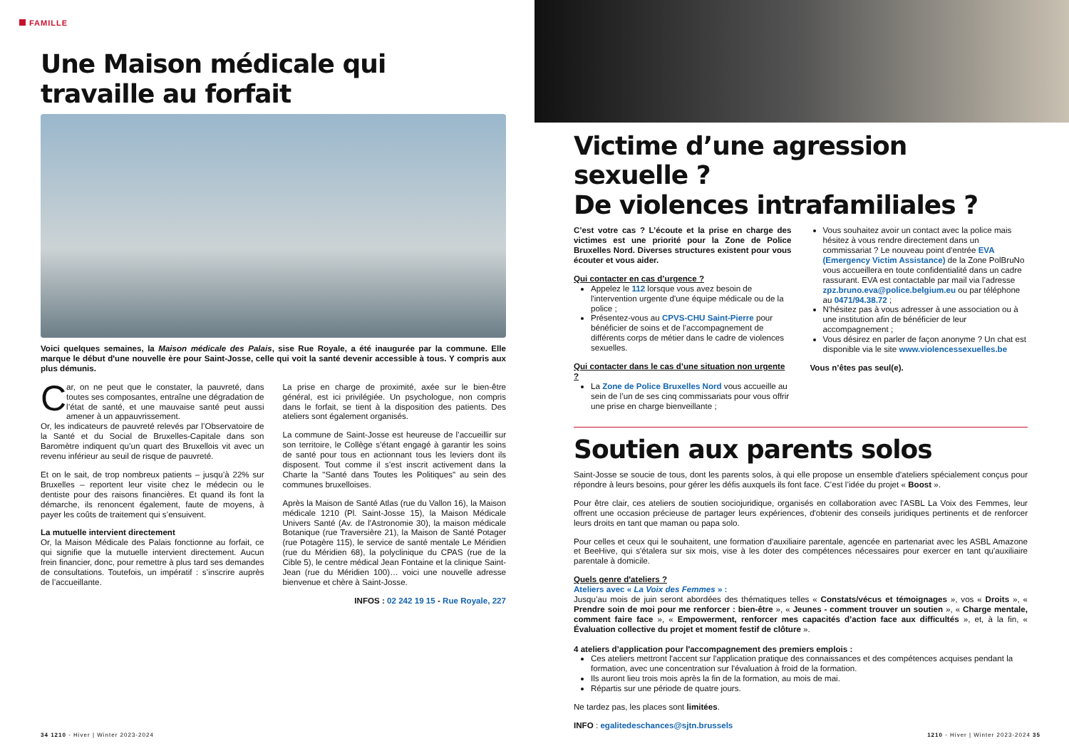FAMILLE
Une Maison médicale qui
travaille au forfait
Voici quelques semaines, la Maison médicale des Palais, sise Rue Royale, a été inaugurée par la commune. Elle marque le début d'une nouvelle ère pour Saint-Josse, celle qui voit la santé devenir accessible à tous. Y compris aux plus démunis.
Car, on ne peut que le constater, la pauvreté, dans toutes ses composantes, entraîne une dégradation de l’état de santé, et une mauvaise santé peut aussi amener à un appauvrissement.
Or, les indicateurs de pauvreté relevés par l’Observatoire de la Santé et du Social de Bruxelles-Capitale dans son Baromètre indiquent qu’un quart des Bruxellois vit avec un revenu inférieur au seuil de risque de pauvreté.
Et on le sait, de trop nombreux patients – jusqu’à 22% sur Bruxelles – reportent leur visite chez le médecin ou le dentiste pour des raisons financières. Et quand ils font la démarche, ils renoncent également, faute de moyens, à payer les coûts de traitement qui s’ensuivent.
La mutuelle intervient directement
Or, la Maison Médicale des Palais fonctionne au forfait, ce qui signifie que la mutuelle intervient directement. Aucun frein financier, donc, pour remettre à plus tard ses demandes de consultations. Toutefois, un impératif : s’inscrire auprès de l’accueillante.
La prise en charge de proximité, axée sur le bien-être général, est ici privilégiée. Un psychologue, non compris dans le forfait, se tient à la disposition des patients. Des ateliers sont également organisés.
La commune de Saint-Josse est heureuse de l’accueillir sur son territoire, le Collège s’étant engagé à garantir les soins de santé pour tous en actionnant tous les leviers dont ils disposent. Tout comme il s’est inscrit activement dans la Charte la "Santé dans Toutes les Politiques" au sein des communes bruxelloises.
Après la Maison de Santé Atlas (rue du Vallon 16), la Maison médicale 1210 (Pl. Saint-Josse 15), la Maison Médicale Univers Santé (Av. de l'Astronomie 30), la maison médicale Botanique (rue Traversière 21), la Maison de Santé Potager (rue Potagère 115), le service de santé mentale Le Méridien (rue du Méridien 68), la polyclinique du CPAS (rue de la Cible 5), le centre médical Jean Fontaine et la clinique Saint-Jean (rue du Méridien 100)… voici une nouvelle adresse bienvenue et chère à Saint-Josse.
INFOS : 02 242 19 15 - Rue Royale, 227
34 1210 - Hiver | Winter 2023-2024
Victime d’une agression sexuelle ?
De violences intrafamiliales ?
C’est votre cas ? L’écoute et la prise en charge des victimes est une priorité pour la Zone de Police Bruxelles Nord. Diverses structures existent pour vous écouter et vous aider.
Qui contacter en cas d’urgence ?
Appelez le 112 lorsque vous avez besoin de l'intervention urgente d'une équipe médicale ou de la police ;
Présentez-vous au CPVS-CHU Saint-Pierre pour bénéficier de soins et de l’accompagnement de différents corps de métier dans le cadre de violences sexuelles.
Qui contacter dans le cas d’une situation non urgente ?
La Zone de Police Bruxelles Nord vous accueille au sein de l’un de ses cinq commissariats pour vous offrir une prise en charge bienveillante ;
Vous souhaitez avoir un contact avec la police mais hésitez à vous rendre directement dans un commissariat ? Le nouveau point d'entrée EVA (Emergency Victim Assistance) de la Zone PolBruNo vous accueillera en toute confidentialité dans un cadre rassurant. EVA est contactable par mail via l’adresse zpz.bruno.eva@police.belgium.eu ou par téléphone au 0471/94.38.72 ;
N'hésitez pas à vous adresser à une association ou à une institution afin de bénéficier de leur accompagnement ;
Vous désirez en parler de façon anonyme ? Un chat est disponible via le site www.violencessexuelles.be
Vous n’êtes pas seul(e).
Soutien aux parents solos
Saint-Josse se soucie de tous, dont les parents solos, à qui elle propose un ensemble d'ateliers spécialement conçus pour répondre à leurs besoins, pour gérer les défis auxquels ils font face. C’est l’idée du projet « Boost ».
Pour être clair, ces ateliers de soutien sociojuridique, organisés en collaboration avec l'ASBL La Voix des Femmes, leur offrent une occasion précieuse de partager leurs expériences, d'obtenir des conseils juridiques pertinents et de renforcer leurs droits en tant que maman ou papa solo.
Pour celles et ceux qui le souhaitent, une formation d'auxiliaire parentale, agencée en partenariat avec les ASBL Amazone et BeeHive, qui s'étalera sur six mois, vise à les doter des compétences nécessaires pour exercer en tant qu'auxiliaire parentale à domicile.
Quels genre d'ateliers ?
Ateliers avec « La Voix des Femmes » :
Jusqu’au mois de juin seront abordées des thématiques telles « Constats/vécus et témoignages », vos « Droits », « Prendre soin de moi pour me renforcer : bien-être », « Jeunes - comment trouver un soutien », « Charge mentale, comment faire face », « Empowerment, renforcer mes capacités d’action face aux difficultés », et, à la fin, « Évaluation collective du projet et moment festif de clôture ».
4 ateliers d’application pour l'accompagnement des premiers emplois :
Ces ateliers mettront l'accent sur l'application pratique des connaissances et des compétences acquises pendant la formation, avec une concentration sur l'évaluation à froid de la formation.
Ils auront lieu trois mois après la fin de la formation, au mois de mai.
Répartis sur une période de quatre jours.
Ne tardez pas, les places sont limitées.
INFO : egalitedeschances@sjtn.brussels
1210 - Hiver | Winter 2023-2024 35